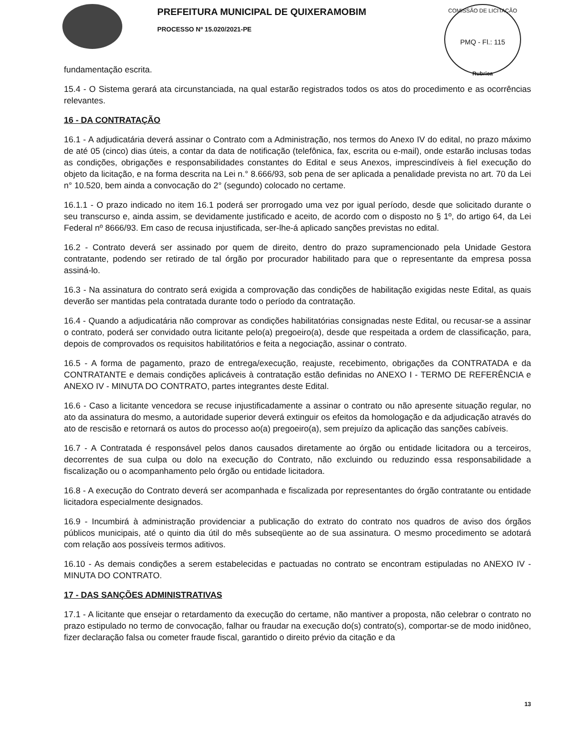PREFEITURA MUNICIPAL DE QUIXERAMOBIM
PROCESSO Nº 15.020/2021-PE
COMISSÃO DE LICITAÇÃO
PMQ - Fl.: 115
Rubrica
fundamentação escrita.
15.4 - O Sistema gerará ata circunstanciada, na qual estarão registrados todos os atos do procedimento e as ocorrências relevantes.
16 - DA CONTRATAÇÃO
16.1 - A adjudicatária deverá assinar o Contrato com a Administração, nos termos do Anexo IV do edital, no prazo máximo de até 05 (cinco) dias úteis, a contar da data de notificação (telefônica, fax, escrita ou e-mail), onde estarão inclusas todas as condições, obrigações e responsabilidades constantes do Edital e seus Anexos, imprescindíveis à fiel execução do objeto da licitação, e na forma descrita na Lei n.° 8.666/93, sob pena de ser aplicada a penalidade prevista no art. 70 da Lei n° 10.520, bem ainda a convocação do 2° (segundo) colocado no certame.
16.1.1 - O prazo indicado no item 16.1 poderá ser prorrogado uma vez por igual período, desde que solicitado durante o seu transcurso e, ainda assim, se devidamente justificado e aceito, de acordo com o disposto no § 1º, do artigo 64, da Lei Federal nº 8666/93. Em caso de recusa injustificada, ser-lhe-á aplicado sanções previstas no edital.
16.2 - Contrato deverá ser assinado por quem de direito, dentro do prazo supramencionado pela Unidade Gestora contratante, podendo ser retirado de tal órgão por procurador habilitado para que o representante da empresa possa assiná-lo.
16.3 - Na assinatura do contrato será exigida a comprovação das condições de habilitação exigidas neste Edital, as quais deverão ser mantidas pela contratada durante todo o período da contratação.
16.4 - Quando a adjudicatária não comprovar as condições habilitatórias consignadas neste Edital, ou recusar-se a assinar o contrato, poderá ser convidado outra licitante pelo(a) pregoeiro(a), desde que respeitada a ordem de classificação, para, depois de comprovados os requisitos habilitatórios e feita a negociação, assinar o contrato.
16.5 - A forma de pagamento, prazo de entrega/execução, reajuste, recebimento, obrigações da CONTRATADA e da CONTRATANTE e demais condições aplicáveis à contratação estão definidas no ANEXO I - TERMO DE REFERÊNCIA e ANEXO IV - MINUTA DO CONTRATO, partes integrantes deste Edital.
16.6 - Caso a licitante vencedora se recuse injustificadamente a assinar o contrato ou não apresente situação regular, no ato da assinatura do mesmo, a autoridade superior deverá extinguir os efeitos da homologação e da adjudicação através do ato de rescisão e retornará os autos do processo ao(a) pregoeiro(a), sem prejuízo da aplicação das sanções cabíveis.
16.7 - A Contratada é responsável pelos danos causados diretamente ao órgão ou entidade licitadora ou a terceiros, decorrentes de sua culpa ou dolo na execução do Contrato, não excluindo ou reduzindo essa responsabilidade a fiscalização ou o acompanhamento pelo órgão ou entidade licitadora.
16.8 - A execução do Contrato deverá ser acompanhada e fiscalizada por representantes do órgão contratante ou entidade licitadora especialmente designados.
16.9 - Incumbirá à administração providenciar a publicação do extrato do contrato nos quadros de aviso dos órgãos públicos municipais, até o quinto dia útil do mês subseqüente ao de sua assinatura. O mesmo procedimento se adotará com relação aos possíveis termos aditivos.
16.10 - As demais condições a serem estabelecidas e pactuadas no contrato se encontram estipuladas no ANEXO IV - MINUTA DO CONTRATO.
17 - DAS SANÇÕES ADMINISTRATIVAS
17.1 - A licitante que ensejar o retardamento da execução do certame, não mantiver a proposta, não celebrar o contrato no prazo estipulado no termo de convocação, falhar ou fraudar na execução do(s) contrato(s), comportar-se de modo inidôneo, fizer declaração falsa ou cometer fraude fiscal, garantido o direito prévio da citação e da
13